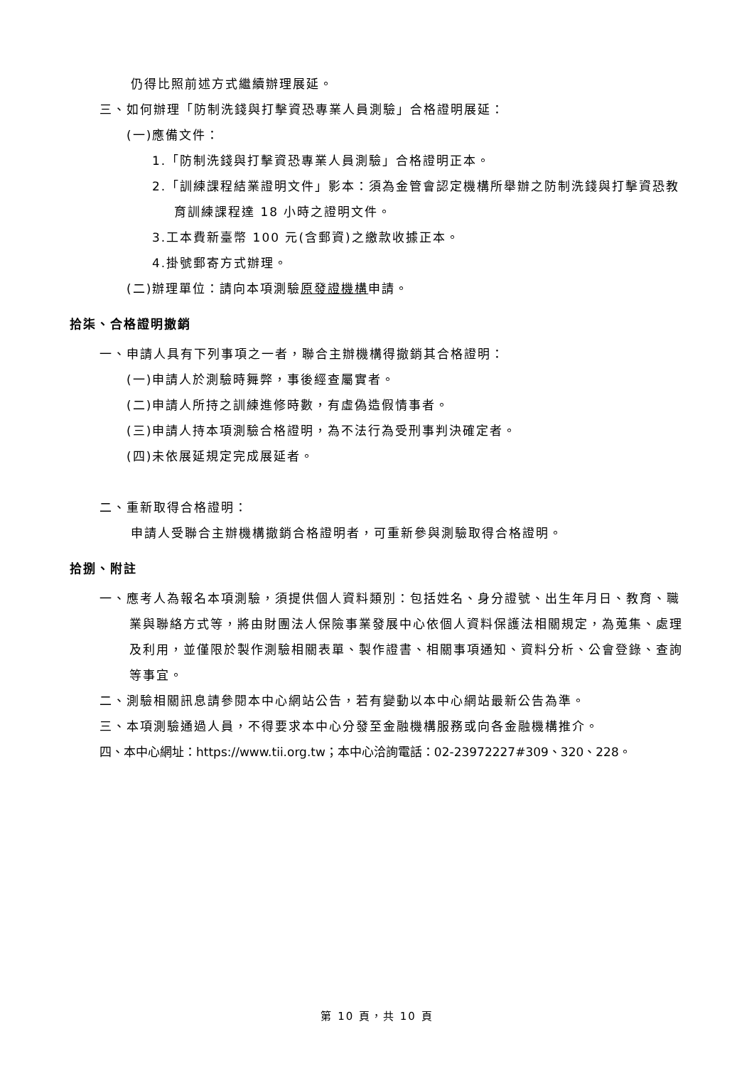仍得比照前述方式繼續辦理展延。
三、如何辦理「防制洗錢與打擊資恐專業人員測驗」合格證明展延：
(一)應備文件：
1.「防制洗錢與打擊資恐專業人員測驗」合格證明正本。
2.「訓練課程結業證明文件」影本：須為金管會認定機構所舉辦之防制洗錢與打擊資恐教育訓練課程達 18 小時之證明文件。
3.工本費新臺幣 100 元(含郵資)之繳款收據正本。
4.掛號郵寄方式辦理。
(二)辦理單位：請向本項測驗原發證機構申請。
拾柒、合格證明撤銷
一、申請人具有下列事項之一者，聯合主辦機構得撤銷其合格證明：
(一)申請人於測驗時舞弊，事後經查屬實者。
(二)申請人所持之訓練進修時數，有虛偽造假情事者。
(三)申請人持本項測驗合格證明，為不法行為受刑事判決確定者。
(四)未依展延規定完成展延者。
二、重新取得合格證明：
申請人受聯合主辦機構撤銷合格證明者，可重新參與測驗取得合格證明。
拾捌、附註
一、應考人為報名本項測驗，須提供個人資料類別：包括姓名、身分證號、出生年月日、教育、職業與聯絡方式等，將由財團法人保險事業發展中心依個人資料保護法相關規定，為蒐集、處理及利用，並僅限於製作測驗相關表單、製作證書、相關事項通知、資料分析、公會登錄、查詢等事宜。
二、測驗相關訊息請參閱本中心網站公告，若有變動以本中心網站最新公告為準。
三、本項測驗通過人員，不得要求本中心分發至金融機構服務或向各金融機構推介。
四、本中心網址：https://www.tii.org.tw；本中心洽詢電話：02-23972227#309、320、228。
第 10 頁，共 10 頁